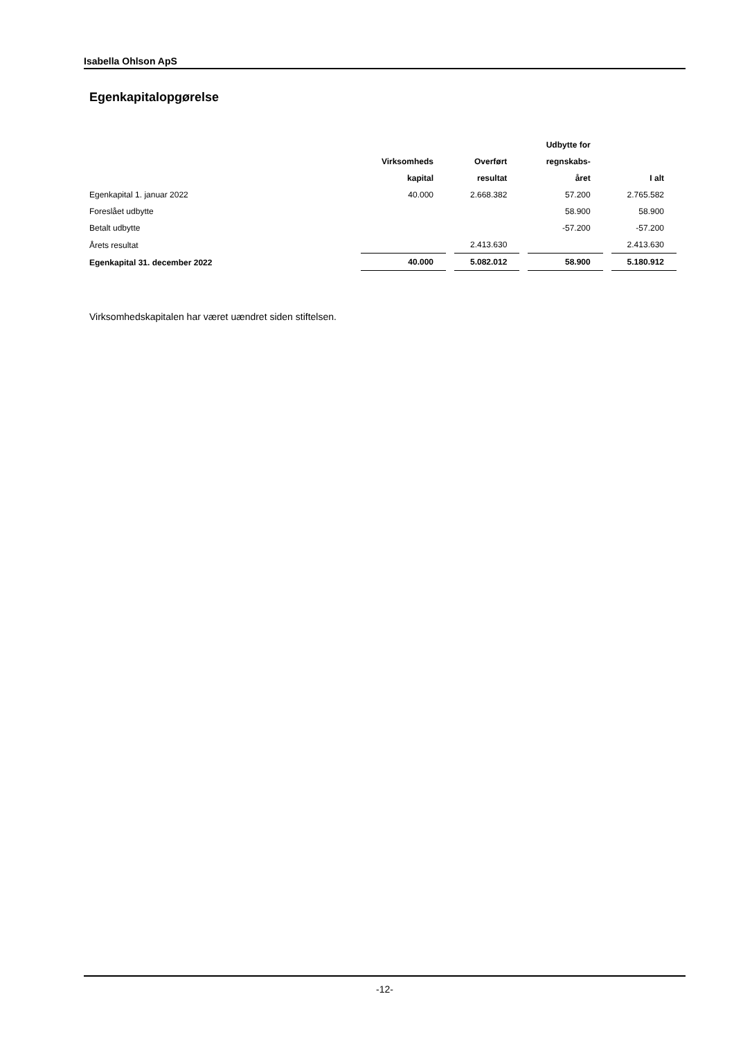Isabella Ohlson ApS
Egenkapitalopgørelse
| | | | Udbytte for | |
| | Virksomheds | Overført | regnskabs- | |
| | kapital | resultat | året | I alt |
| Egenkapital 1. januar 2022 | 40.000 | 2.668.382 | 57.200 | 2.765.582 |
| Foreslået udbytte | | | 58.900 | 58.900 |
| Betalt udbytte | | | -57.200 | -57.200 |
| Årets resultat | | 2.413.630 | | 2.413.630 |
| Egenkapital 31. december 2022 | 40.000 | 5.082.012 | 58.900 | 5.180.912 |
Virksomhedskapitalen har været uændret siden stiftelsen.
-12-